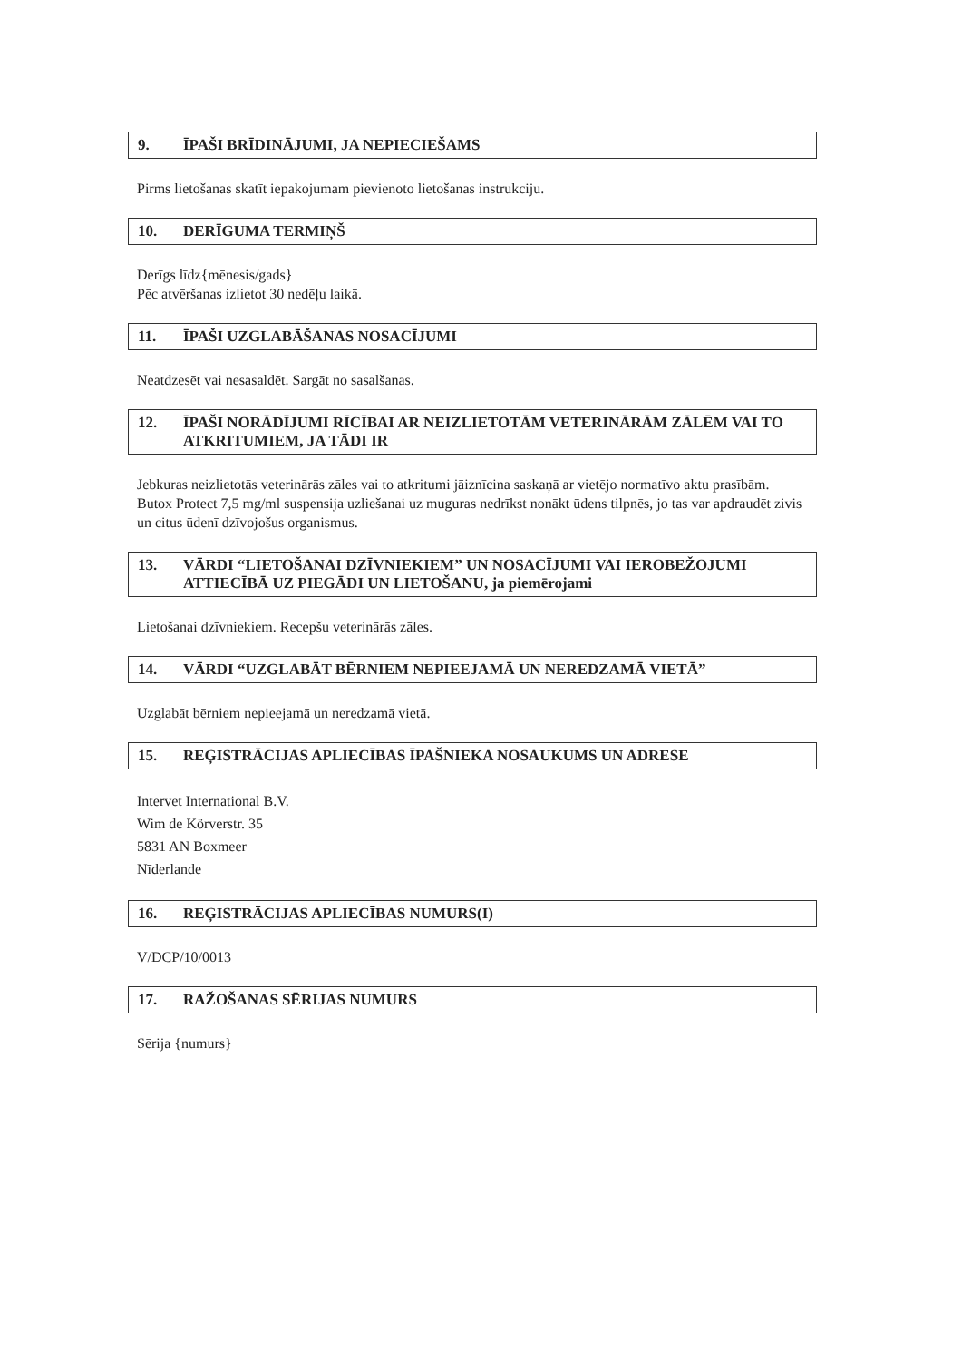9. ĪPAŠI BRĪDINĀJUMI, JA NEPIECIEŠAMS
Pirms lietošanas skatīt iepakojumam pievienoto lietošanas instrukciju.
10. DERĪGUMA TERMIŅŠ
Derīgs līdz{mēnesis/gads}
Pēc atvēršanas izlietot 30 nedēļu laikā.
11. ĪPAŠI UZGLABĀŠANAS NOSACĪJUMI
Neatdzesēt vai nesasaldēt. Sargāt no sasalšanas.
12. ĪPAŠI NORĀDĪJUMI RĪCĪBAI AR NEIZLIETOTĀM VETERINĀRĀM ZĀLĒM VAI TO ATKRITUMIEM, JA TĀDI IR
Jebkuras neizlietotās veterinārās zāles vai to atkritumi jāiznīcina saskaņā ar vietējo normatīvo aktu prasībām.
Butox Protect 7,5 mg/ml suspensija uzliešanai uz muguras nedrīkst nonākt ūdens tilpnēs, jo tas var apdraudēt zivis un citus ūdenī dzīvojošus organismus.
13. VĀRDI “LIETOŠANAI DZĪVNIEKIEM” UN NOSACĪJUMI VAI IEROBEŽOJUMI ATTIECĪBĀ UZ PIEGĀDI UN LIETOŠANU, ja piemērojami
Lietošanai dzīvniekiem. Recepšu veterinārās zāles.
14. VĀRDI “UZGLABĀT BĒRNIEM NEPIEEJAMĀ UN NEREDZAMĀ VIETĀ”
Uzglabāt bērniem nepieejamā un neredzamā vietā.
15. REĢISTRĀCIJAS APLIECĪBAS ĪPAŠNIEKA NOSAUKUMS UN ADRESE
Intervet International B.V.
Wim de Körverstr. 35
5831 AN Boxmeer
Nīderlande
16. REĢISTRĀCIJAS APLIECĪBAS NUMURS(I)
V/DCP/10/0013
17. RAŽOŠANAS SĒRIJAS NUMURS
Sērija {numurs}